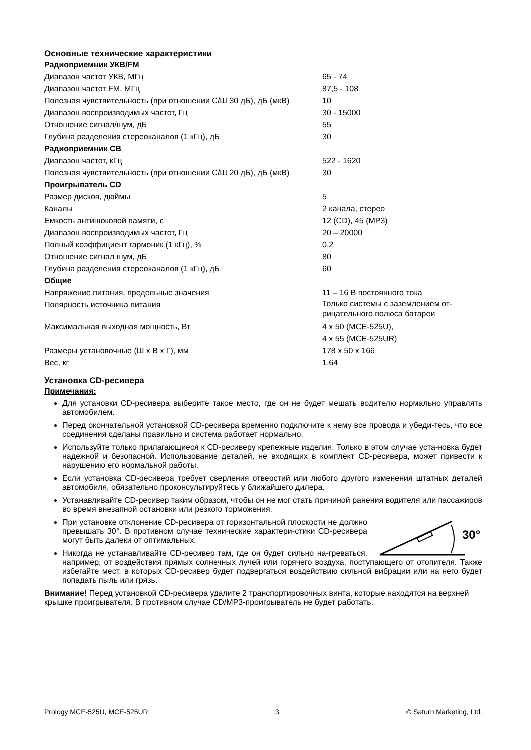Основные технические характеристики
| Радиоприемник УКВ/FM | |
| --- | --- |
| Диапазон частот УКВ, МГц | 65 - 74 |
| Диапазон частот FM, МГц | 87,5 - 108 |
| Полезная чувствительность (при отношении С/Ш 30 дБ), дБ (мкВ) | 10 |
| Диапазон воспроизводимых частот, Гц | 30 - 15000 |
| Отношение сигнал/шум, дБ | 55 |
| Глубина разделения стереоканалов (1 кГц), дБ | 30 |
| Радиоприемник СВ | |
| Диапазон частот, кГц | 522 - 1620 |
| Полезная чувствительность (при отношении С/Ш 20 дБ), дБ (мкВ) | 30 |
| Проигрыватель CD | |
| Размер дисков, дюймы | 5 |
| Каналы | 2 канала, стерео |
| Емкость антишоковой памяти, с | 12 (CD), 45 (MP3) |
| Диапазон воспроизводимых частот, Гц | 20 – 20000 |
| Полный коэффициент гармоник (1 кГц), % | 0,2 |
| Отношение сигнал шум, дБ | 80 |
| Глубина разделения стереоканалов (1 кГц), дБ | 60 |
| Общие | |
| Напряжение питания, предельные значения | 11 – 16 В постоянного тока |
| Полярность источника питания | Только системы с заземлением от-рицательного полюса батареи |
| Максимальная выходная мощность, Вт | 4 x 50 (MCE-525U), 4 x 55 (MCE-525UR) |
| Размеры установочные (Ш x В x Г), мм | 178 x 50 x 166 |
| Вес, кг | 1,64 |
Установка CD-ресивера
Примечания:
Для установки CD-ресивера выберите такое место, где он не будет мешать водителю нормально управлять автомобилем.
Перед окончательной установкой CD-ресивера временно подключите к нему все провода и убеди-тесь, что все соединения сделаны правильно и система работает нормально.
Используйте только прилагающиеся к CD-ресиверу крепежные изделия. Только в этом случае уста-новка будет надежной и безопасной. Использование деталей, не входящих в комплект CD-ресивера, может привести к нарушению его нормальной работы.
Если установка CD-ресивера требует сверления отверстий или любого другого изменения штатных деталей автомобиля, обязательно проконсультируйтесь у ближайшего дилера.
Устанавливайте CD-ресивер таким образом, чтобы он не мог стать причиной ранения водителя или пассажиров во время внезапной остановки или резкого торможения.
30°
При установке отклонение CD-ресивера от горизонтальной плоскости не должно превышать 30°. В противном случае технические характери-стики CD-ресивера могут быть далеки от оптимальных.
Никогда не устанавливайте CD-ресивер там, где он будет сильно на-греваться, например, от воздействия прямых солнечных лучей или горячего воздуха, поступающего от отопителя. Также избегайте мест, в которых CD-ресивер будет подвергаться воздействию сильной вибрации или на него будет попадать пыль или грязь.
Внимание! Перед установкой CD-ресивера удалите 2 транспортировочных винта, которые находятся на верхней крышке проигрывателя. В противном случае CD/MP3-проигрыватель не будет работать.
Prology MCE-525U, MCE-525UR 3 © Saturn Marketing, Ltd.